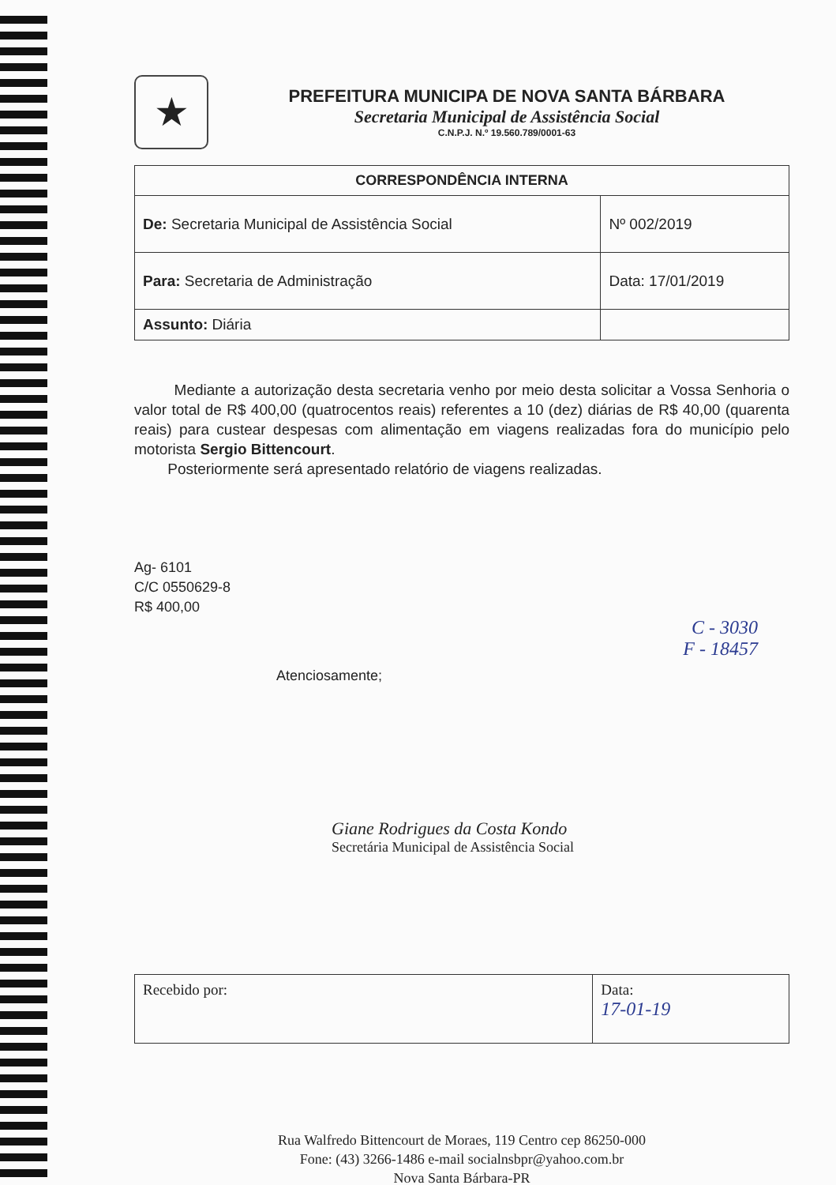★
PREFEITURA MUNICIPA DE NOVA SANTA BÁRBARA
Secretaria Municipal de Assistência Social
C.N.P.J. N.º 19.560.789/0001-63
| CORRESPONDÊNCIA INTERNA | |
| --- | --- |
| De: Secretaria Municipal de Assistência Social | Nº 002/2019 |
| Para: Secretaria de Administração | Data: 17/01/2019 |
| Assunto: Diária | |
Mediante a autorização desta secretaria venho por meio desta solicitar a Vossa Senhoria o valor total de R$ 400,00 (quatrocentos reais) referentes a 10 (dez) diárias de R$ 40,00 (quarenta reais) para custear despesas com alimentação em viagens realizadas fora do município pelo motorista Sergio Bittencourt.
Posteriormente será apresentado relatório de viagens realizadas.
Ag- 6101
C/C 0550629-8
R$ 400,00
C - 3030
F - 18457
Atenciosamente;
Giane Rodrigues da Costa Kondo
Secretária Municipal de Assistência Social
| Recebido por: | Data: 17-01-19 |
Rua Walfredo Bittencourt de Moraes, 119 Centro cep 86250-000
Fone: (43) 3266-1486 e-mail socialnsbpr@yahoo.com.br
Nova Santa Bárbara-PR